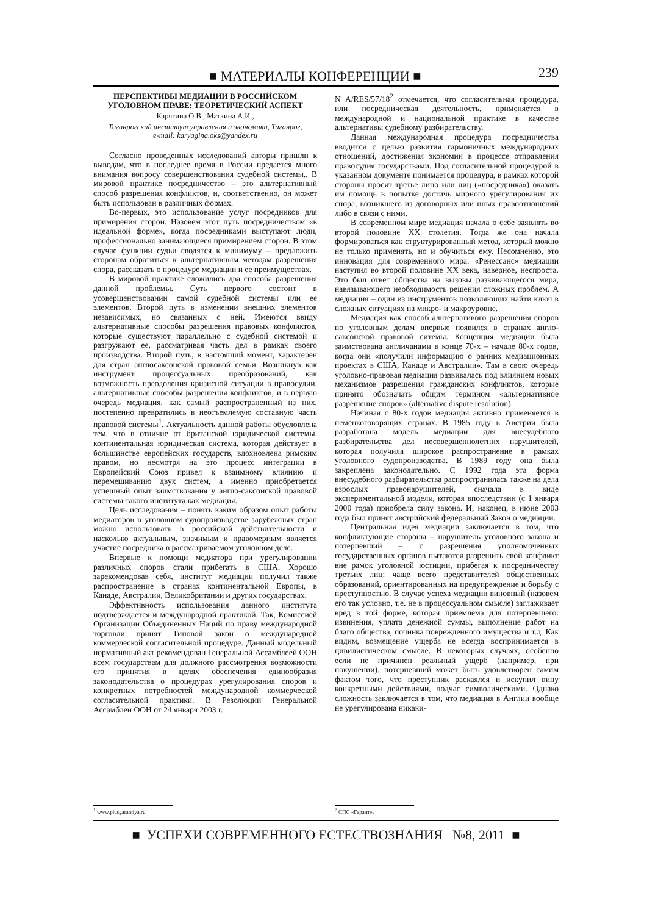■ МАТЕРИАЛЫ КОНФЕРЕНЦИИ ■ 239
ПЕРСПЕКТИВЫ МЕДИАЦИИ В РОССИЙСКОМ УГОЛОВНОМ ПРАВЕ: ТЕОРЕТИЧЕСКИЙ АСПЕКТ
Карягина О.В., Маткина А.И.,
Таганрогский институт управления и экономики, Таганрог,
e-mail: karyagina.oks@yandex.ru
Согласно проведенных исследований авторы пришли к выводам, что в последнее время в России предается много внимания вопросу совершенствования судебной системы.. В мировой практике посредничество – это альтернативный способ разрешения конфликтов, и, соответственно, он может быть использован в различных формах.
Во-первых, это использование услуг посредников для примирения сторон. Назовем этот путь посредничеством «в идеальной форме», когда посредниками выступают люди, профессионально занимающиеся примирением сторон. В этом случае функции судьи сводятся к минимуму – предложить сторонам обратиться к альтернативным методам разрешения спора, рассказать о процедуре медиации и ее преимуществах.
В мировой практике сложились два способа разрешения данной проблемы. Суть первого состоит в усовершенствовании самой судебной системы или ее элементов. Второй путь в изменении внешних элементов независимых, но связанных с ней. Имеются ввиду альтернативные способы разрешения правовых конфликтов, которые существуют параллельно с судебной системой и разгружают ее, рассматривая часть дел в рамках своего производства. Второй путь, в настоящий момент, характерен для стран англосаксонской правовой семьи. Возникнув как инструмент процессуальных преобразований, как возможность преодоления кризисной ситуации в правосудии, альтернативные способы разрешения конфликтов, и в первую очередь медиация, как самый распространенный из них, постепенно превратились в неотъемлемую составную часть правовой системы<sup>1</sup>. Актуальность данной работы обусловлена тем, что в отличие от британской юридической системы, континентальная юридическая система, которая действует в большинстве европейских государств, вдохновлена римским правом, но несмотря на это процесс интеграции в Европейский Союз привел к взаимному влиянию и перемешиванию двух систем, а именно приобретается успешный опыт заимствования у англо-саксонской правовой системы такого института как медиация.
Цель исследования – понять каким образом опыт работы медиаторов в уголовном судопроизводстве зарубежных стран можно использовать в российской действительности и насколько актуальным, значимым и правомерным является участие посредника в рассматриваемом уголовном деле.
Впервые к помощи медиатора при урегулировании различных споров стали прибегать в США. Хорошо зарекомендовав себя, институт медиации получил также распространение в странах континентальной Европы, в Канаде, Австралии, Великобритании и других государствах.
Эффективность использования данного института подтверждается и международной практикой. Так, Комиссией Организации Объединенных Наций по праву международной торговли принят Типовой закон о международной коммерческой согласительной процедуре. Данный модельный нормативный акт рекомендован Генеральной Ассамблеей ООН всем государствам для должного рассмотрения возможности его принятия в целях обеспечения единообразия законодательства о процедурах урегулирования споров и конкретных потребностей международной коммерческой согласительной практики. В Резолюции Генеральной Ассамблеи ООН от 24 января 2003 г.
N A/RES/57/18<sup>2</sup> отмечается, что согласительная процедура, или посредническая деятельность, применяется в международной и национальной практике в качестве альтернативы судебному разбирательству.
Данная международная процедура посредничества вводится с целью развития гармоничных международных отношений, достижения экономии в процессе отправления правосудия государствами. Под согласительной процедурой в указанном документе понимается процедура, в рамках которой стороны просят третье лицо или лиц («посредника») оказать им помощь в попытке достичь мирного урегулирования их спора, возникшего из договорных или иных правоотношений либо в связи с ними.
В современном мире медиация начала о себе заявлять во второй половине XX столетия. Тогда же она начала формироваться как структурированный метод, который можно не только применять, но и обучиться ему. Несомненно, это инновация для современного мира. «Ренессанс» медиации наступил во второй половине XX века, наверное, неспроста. Это был ответ общества на вызовы развивающегося мира, навязывающего необходимость решения сложных проблем. А медиация – один из инструментов позволяющих найти ключ в сложных ситуациях на микро- и макроуровне.
Медиация как способ альтернативого разрешения споров по уголовным делам впервые появился в странах англо-саксонской правовой ситемы. Концепция медиации была заимствована англичанами в конце 70-х – начале 80-х годов, когда они «получили информацию о ранних медиационных проектах в США, Канаде и Австралии». Там в свою очередь уголовно-правовая медиация развивалась под влиянием новых механизмов разрешения гражданских конфликтов, которые принято обозначать общим термином «альтернативное разрешение споров» (alternative dispute resolution).
Начиная с 80-х годов медиация активно применяется в немецкоговорящих странах. В 1985 году в Австрии была разработана модель медиации для внесудебного разбирательства дел несовершеннолетних нарушителей, которая получила широкое распространение в рамках уголовного судопроизводства. В 1989 году она была закреплена законодательно. С 1992 года эта форма внесудебного разбирательства распространилась также на дела взрослых правонарушителей, сначала в виде экспериментальной модели, которая впоследствии (с 1 января 2000 года) приобрела силу закона. И, наконец, в июне 2003 года был принят австрийский федеральный Закон о медиации.
Центральная идея медиации заключается в том, что конфликтующие стороны – нарушитель уголовного закона и потерпевший – с разрешения уполномоченных государственных органов пытаются разрешить свой конфликт вне рамок уголовной юстиции, прибегая к посредничеству третьих лиц: чаще всего представителей общественных образований, ориентированных на предупреждение и борьбу с преступностью. В случае успеха медиации виновный (назовем его так условно, т.е. не в процессуальном смысле) заглаживает вред в той форме, которая приемлема для потерпевшего: извинения, уплата денежной суммы, выполнение работ на благо общества, починка поврежденного имущества и т.д. Как видим, возмещение ущерба не всегда воспринимается в цивилистическом смысле. В некоторых случаях, особенно если не причинен реальный ущерб (например, при покушении), потерпевший может быть удовлетворен самим фактом того, что преступник раскаялся и искупил вину конкретными действиями, подчас символическими. Однако сложность заключается в том, что медиация в Англии вообще не урегулирована никаки-
<sup>1</sup> www.plusgarantiya.ru <sup>2</sup> СПС «Гарант».
■ УСПЕХИ СОВРЕМЕННОГО ЕСТЕСТВОЗНАНИЯ №8, 2011 ■